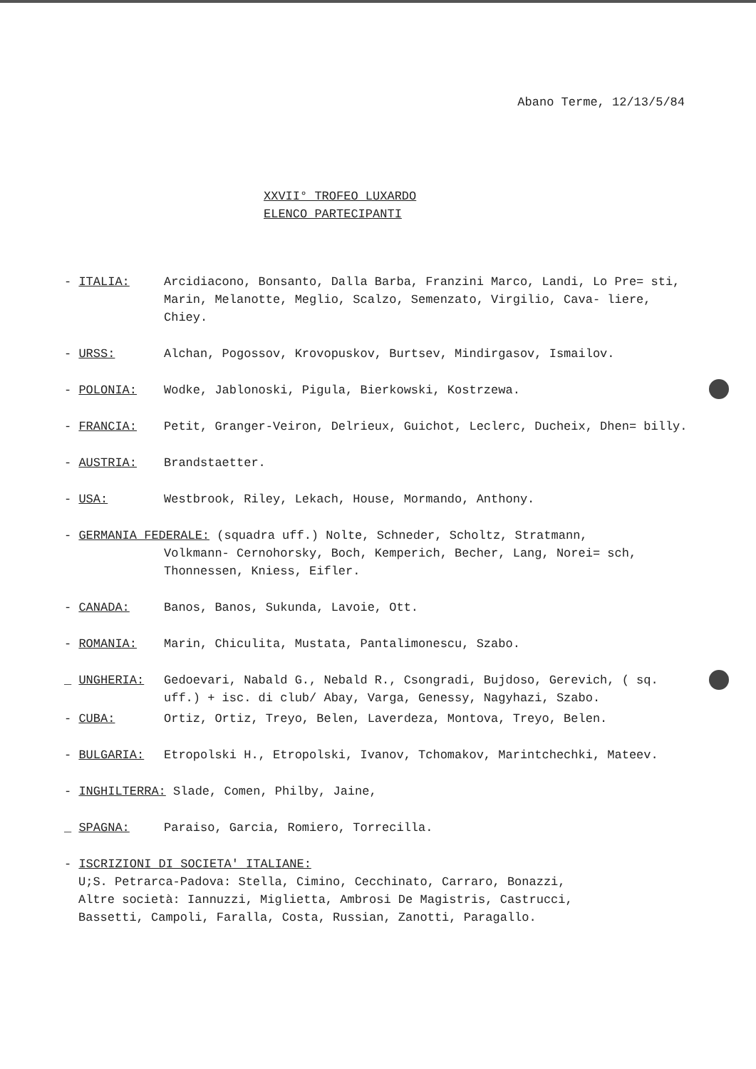Abano Terme, 12/13/5/84
XXVII° TROFEO LUXARDO
ELENCO PARTECIPANTI
- ITALIA: Arcidiacono, Bonsanto, Dalla Barba, Franzini Marco, Landi, Lo Pre= sti, Marin, Melanotte, Meglio, Scalzo, Semenzato, Virgilio, Cava- liere, Chiey.
- URSS: Alchan, Pogossov, Krovopuskov, Burtsev, Mindirgasov, Ismailov.
- POLONIA: Wodke, Jablonoski, Pigula, Bierkowski, Kostrzewa.
- FRANCIA: Petit, Granger-Veiron, Delrieux, Guichot, Leclerc, Ducheix, Dhen= billy.
- AUSTRIA: Brandstaetter.
- USA: Westbrook, Riley, Lekach, House, Mormando, Anthony.
- GERMANIA FEDERALE: (squadra uff.) Nolte, Schneder, Scholtz, Stratmann,
Volkmann- Cernohorsky, Boch, Kemperich, Becher, Lang, Norei= sch, Thonnessen, Kniess, Eifler.
- CANADA: Banos, Banos, Sukunda, Lavoie, Ott.
- ROMANIA: Marin, Chiculita, Mustata, Pantalimonescu, Szabo.
_ UNGHERIA: Gedoevari, Nabald G., Nebald R., Csongradi, Bujdoso, Gerevich, ( sq. uff.) + isc. di club/ Abay, Varga, Genessy, Nagyhazi, Szabo.
- CUBA: Ortiz, Ortiz, Treyo, Belen, Laverdeza, Montova, Treyo, Belen.
- BULGARIA: Etropolski H., Etropolski, Ivanov, Tchomakov, Marintchechki, Mateev.
- INGHILTERRA: Slade, Comen, Philby, Jaine,
_ SPAGNA: Paraiso, Garcia, Romiero, Torrecilla.
- ISCRIZIONI DI SOCIETA' ITALIANE:
U;S. Petrarca-Padova: Stella, Cimino, Cecchinato, Carraro, Bonazzi,
Altre società: Iannuzzi, Miglietta, Ambrosi De Magistris, Castrucci,
Bassetti, Campoli, Faralla, Costa, Russian, Zanotti, Paragallo.